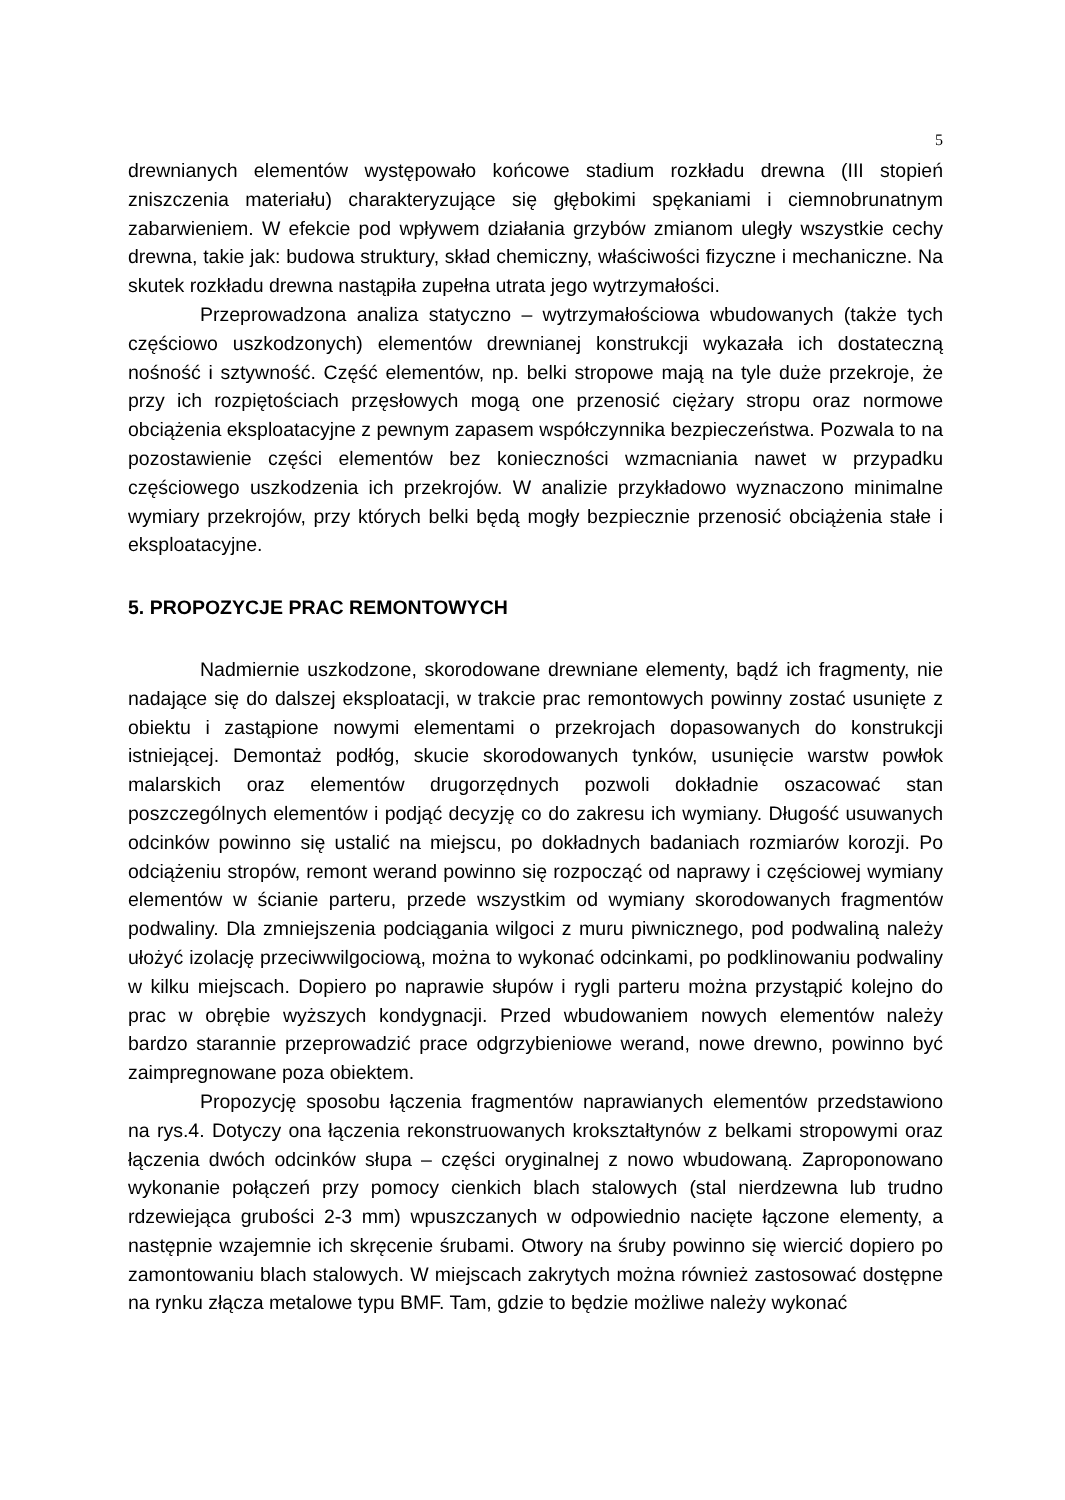5
drewnianych elementów występowało końcowe stadium rozkładu drewna (III stopień zniszczenia materiału) charakteryzujące się głębokimi spękaniami i ciemnobrunatnym zabarwieniem. W efekcie pod wpływem działania grzybów zmianom uległy wszystkie cechy drewna, takie jak: budowa struktury, skład chemiczny, właściwości fizyczne i mechaniczne. Na skutek rozkładu drewna nastąpiła zupełna utrata jego wytrzymałości.
Przeprowadzona analiza statyczno – wytrzymałościowa wbudowanych (także tych częściowo uszkodzonych) elementów drewnianej konstrukcji wykazała ich dostateczną nośność i sztywność. Część elementów, np. belki stropowe mają na tyle duże przekroje, że przy ich rozpiętościach przęsłowych mogą one przenosić ciężary stropu oraz normowe obciążenia eksploatacyjne z pewnym zapasem współczynnika bezpieczeństwa. Pozwala to na pozostawienie części elementów bez konieczności wzmacniania nawet w przypadku częściowego uszkodzenia ich przekrojów. W analizie przykładowo wyznaczono minimalne wymiary przekrojów, przy których belki będą mogły bezpiecznie przenosić obciążenia stałe i eksploatacyjne.
5. PROPOZYCJE PRAC REMONTOWYCH
Nadmiernie uszkodzone, skorodowane drewniane elementy, bądź ich fragmenty, nie nadające się do dalszej eksploatacji, w trakcie prac remontowych powinny zostać usunięte z obiektu i zastąpione nowymi elementami o przekrojach dopasowanych do konstrukcji istniejącej. Demontaż podłóg, skucie skorodowanych tynków, usunięcie warstw powłok malarskich oraz elementów drugorzędnych pozwoli dokładnie oszacować stan poszczególnych elementów i podjąć decyzję co do zakresu ich wymiany. Długość usuwanych odcinków powinno się ustalić na miejscu, po dokładnych badaniach rozmiarów korozji. Po odciążeniu stropów, remont werand powinno się rozpocząć od naprawy i częściowej wymiany elementów w ścianie parteru, przede wszystkim od wymiany skorodowanych fragmentów podwaliny. Dla zmniejszenia podciągania wilgoci z muru piwnicznego, pod podwaliną należy ułożyć izolację przeciwwilgociową, można to wykonać odcinkami, po podklinowaniu podwaliny w kilku miejscach. Dopiero po naprawie słupów i rygli parteru można przystąpić kolejno do prac w obrębie wyższych kondygnacji. Przed wbudowaniem nowych elementów należy bardzo starannie przeprowadzić prace odgrzybieniowe werand, nowe drewno, powinno być zaimpregnowane poza obiektem.
Propozycję sposobu łączenia fragmentów naprawianych elementów przedstawiono na rys.4. Dotyczy ona łączenia rekonstruowanych krokształtynów z belkami stropowymi oraz łączenia dwóch odcinków słupa – części oryginalnej z nowo wbudowaną. Zaproponowano wykonanie połączeń przy pomocy cienkich blach stalowych (stal nierdzewna lub trudno rdzewiejąca grubości 2-3 mm) wpuszczanych w odpowiednio nacięte łączone elementy, a następnie wzajemnie ich skręcenie śrubami. Otwory na śruby powinno się wiercić dopiero po zamontowaniu blach stalowych. W miejscach zakrytych można również zastosować dostępne na rynku złącza metalowe typu BMF. Tam, gdzie to będzie możliwe należy wykonać